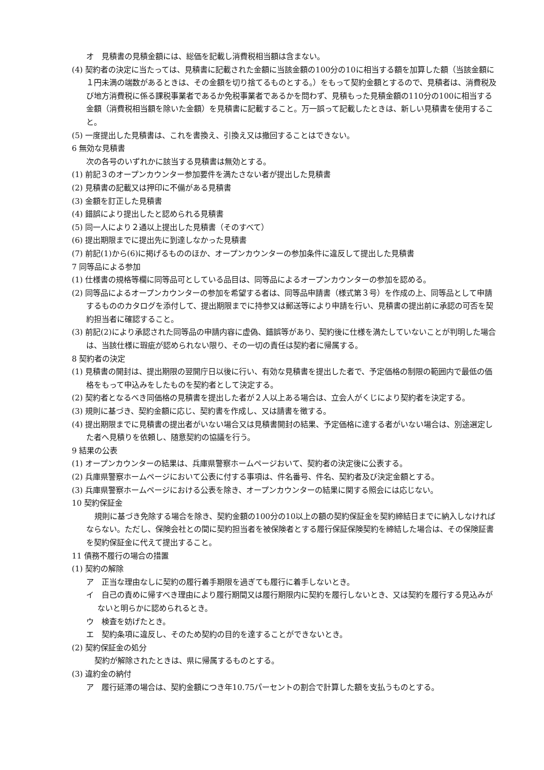オ　見積書の見積金額には、総価を記載し消費税相当額は含まない。
(4) 契約者の決定に当たっては、見積書に記載された金額に当該金額の100分の10に相当する額を加算した額（当該金額に１円未満の端数があるときは、その金額を切り捨てるものとする。）をもって契約金額とするので、見積者は、消費税及び地方消費税に係る課税事業者であるか免税事業者であるかを問わず、見積もった見積金額の110分の100に相当する金額（消費税相当額を除いた金額）を見積書に記載すること。万一誤って記載したときは、新しい見積書を使用すること。
(5) 一度提出した見積書は、これを書換え、引換え又は撤回することはできない。
6 無効な見積書
次の各号のいずれかに該当する見積書は無効とする。
(1) 前記３のオープンカウンター参加要件を満たさない者が提出した見積書
(2) 見積書の記載又は押印に不備がある見積書
(3) 金額を訂正した見積書
(4) 錯誤により提出したと認められる見積書
(5) 同一人により２通以上提出した見積書（そのすべて）
(6) 提出期限までに提出先に到達しなかった見積書
(7) 前記(1)から(6)に掲げるもののほか、オープンカウンターの参加条件に違反して提出した見積書
7 同等品による参加
(1) 仕様書の規格等欄に同等品可としている品目は、同等品によるオープンカウンターの参加を認める。
(2) 同等品によるオープンカウンターの参加を希望する者は、同等品申請書（様式第３号）を作成の上、同等品として申請するもののカタログを添付して、提出期限までに持参又は郵送等により申請を行い、見積書の提出前に承認の可否を契約担当者に確認すること。
(3) 前記(2)により承認された同等品の申請内容に虚偽、錯誤等があり、契約後に仕様を満たしていないことが判明した場合は、当該仕様に瑕疵が認められない限り、その一切の責任は契約者に帰属する。
8 契約者の決定
(1) 見積書の開封は、提出期限の翌開庁日以後に行い、有効な見積書を提出した者で、予定価格の制限の範囲内で最低の価格をもって申込みをしたものを契約者として決定する。
(2) 契約者となるべき同価格の見積書を提出した者が２人以上ある場合は、立会人がくじにより契約者を決定する。
(3) 規則に基づき、契約金額に応じ、契約書を作成し、又は請書を徴する。
(4) 提出期限までに見積書の提出者がいない場合又は見積書開封の結果、予定価格に達する者がいない場合は、別途選定した者へ見積りを依頼し、随意契約の協議を行う。
9 結果の公表
(1) オープンカウンターの結果は、兵庫県警察ホームページおいて、契約者の決定後に公表する。
(2) 兵庫県警察ホームページにおいて公表に付する事項は、件名番号、件名、契約者及び決定金額とする。
(3) 兵庫県警察ホームページにおける公表を除き、オープンカウンターの結果に関する照会には応じない。
10 契約保証金
規則に基づき免除する場合を除き、契約金額の100分の10以上の額の契約保証金を契約締結日までに納入しなければならない。ただし、保険会社との間に契約担当者を被保険者とする履行保証保険契約を締結した場合は、その保険証書を契約保証金に代えて提出すること。
11 債務不履行の場合の措置
(1) 契約の解除
ア　正当な理由なしに契約の履行着手期限を過ぎても履行に着手しないとき。
イ　自己の責めに帰すべき理由により履行期間又は履行期限内に契約を履行しないとき、又は契約を履行する見込みがないと明らかに認められるとき。
ウ　検査を妨げたとき。
エ　契約条項に違反し、そのため契約の目的を達することができないとき。
(2) 契約保証金の処分
契約が解除されたときは、県に帰属するものとする。
(3) 違約金の納付
ア　履行延滞の場合は、契約金額につき年10.75パーセントの割合で計算した額を支払うものとする。